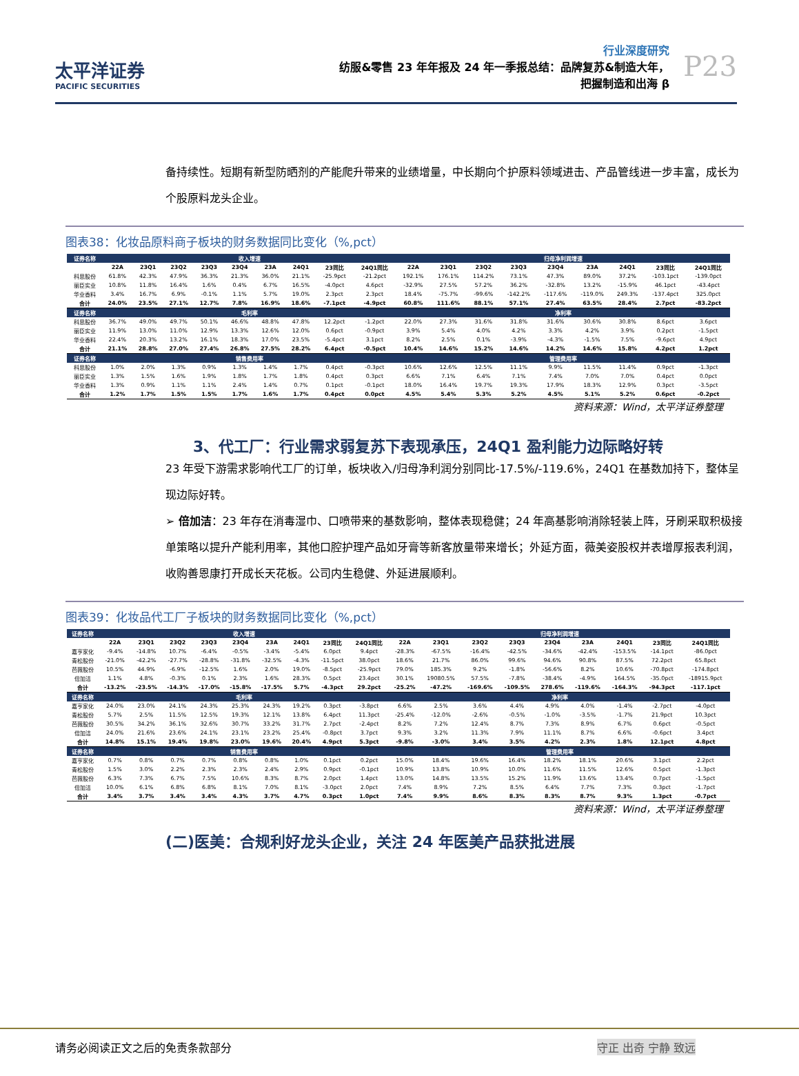太平洋证券
PACIFIC SECURITIES
行业深度研究
纺服&零售 23 年年报及 24 年一季报总结：品牌复苏&制造大年，
把握制造和出海 β
P23
备持续性。短期有新型防晒剂的产能爬升带来的业绩增量，中长期向个护原料领域进击、产品管线进一步丰富，成长为个股原料龙头企业。
图表38：化妆品原料商子板块的财务数据同比变化（%,pct）
| 证券名称 | 收入增速 | | | | | | | | | 归母净利润增速 | | | | | | | | |
| --- | --- | --- | --- | --- | --- | --- | --- | --- | --- | --- | --- | --- | --- | --- | --- | --- | --- | --- |
| | 22A | 23Q1 | 23Q2 | 23Q3 | 23Q4 | 23A | 24Q1 | 23同比 | 24Q1同比 | 22A | 23Q1 | 23Q2 | 23Q3 | 23Q4 | 23A | 24Q1 | 23同比 | 24Q1同比 |
| 科思股份 | 61.8% | 42.3% | 47.9% | 36.3% | 21.3% | 36.0% | 21.1% | -25.9pct | -21.2pct | 192.1% | 176.1% | 114.2% | 73.1% | 47.3% | 89.0% | 37.2% | -103.1pct | -139.0pct |
| 丽臣实业 | 10.8% | 11.8% | 16.4% | 1.6% | 0.4% | 6.7% | 16.5% | -4.0pct | 4.6pct | -32.9% | 27.5% | 57.2% | 36.2% | -32.8% | 13.2% | -15.9% | 46.1pct | -43.4pct |
| 华业香料 | 3.4% | 16.7% | 6.9% | -0.1% | 1.1% | 5.7% | 19.0% | 2.3pct | 2.3pct | 18.4% | -75.7% | -99.6% | -142.2% | -117.6% | -119.0% | 249.3% | -137.4pct | 325.0pct |
| 合计 | 24.0% | 23.5% | 27.1% | 12.7% | 7.8% | 16.9% | 18.6% | -7.1pct | -4.9pct | 60.8% | 111.6% | 88.1% | 57.1% | 27.4% | 63.5% | 28.4% | 2.7pct | -83.2pct |
| 证券名称 | 毛利率 | | | | | | | | | 净利率 | | | | | | | | |
| 科思股份 | 36.7% | 49.0% | 49.7% | 50.1% | 46.6% | 48.8% | 47.8% | 12.2pct | -1.2pct | 22.0% | 27.3% | 31.6% | 31.8% | 31.6% | 30.6% | 30.8% | 8.6pct | 3.6pct |
| 丽臣实业 | 11.9% | 13.0% | 11.0% | 12.9% | 13.3% | 12.6% | 12.0% | 0.6pct | -0.9pct | 3.9% | 5.4% | 4.0% | 4.2% | 3.3% | 4.2% | 3.9% | 0.2pct | -1.5pct |
| 华业香料 | 22.4% | 20.3% | 13.2% | 16.1% | 18.3% | 17.0% | 23.5% | -5.4pct | 3.1pct | 8.2% | 2.5% | 0.1% | -3.9% | -4.3% | -1.5% | 7.5% | -9.6pct | 4.9pct |
| 合计 | 21.1% | 28.8% | 27.0% | 27.4% | 26.8% | 27.5% | 28.2% | 6.4pct | -0.5pct | 10.4% | 14.6% | 15.2% | 14.6% | 14.2% | 14.6% | 15.8% | 4.2pct | 1.2pct |
| 证券名称 | 销售费用率 | | | | | | | | | 管理费用率 | | | | | | | | |
| 科思股份 | 1.0% | 2.0% | 1.3% | 0.9% | 1.3% | 1.4% | 1.7% | 0.4pct | -0.3pct | 10.6% | 12.6% | 12.5% | 11.1% | 9.9% | 11.5% | 11.4% | 0.9pct | -1.3pct |
| 丽臣实业 | 1.3% | 1.5% | 1.6% | 1.9% | 1.8% | 1.7% | 1.8% | 0.4pct | 0.3pct | 6.6% | 7.1% | 6.4% | 7.1% | 7.4% | 7.0% | 7.0% | 0.4pct | 0.0pct |
| 华业香料 | 1.3% | 0.9% | 1.1% | 1.1% | 2.4% | 1.4% | 0.7% | 0.1pct | -0.1pct | 18.0% | 16.4% | 19.7% | 19.3% | 17.9% | 18.3% | 12.9% | 0.3pct | -3.5pct |
| 合计 | 1.2% | 1.7% | 1.5% | 1.5% | 1.7% | 1.6% | 1.7% | 0.4pct | 0.0pct | 4.5% | 5.4% | 5.3% | 5.2% | 4.5% | 5.1% | 5.2% | 0.6pct | -0.2pct |
资料来源：Wind，太平洋证券整理
3、代工厂：行业需求弱复苏下表现承压，24Q1 盈利能力边际略好转
23 年受下游需求影响代工厂的订单，板块收入/归母净利润分别同比-17.5%/-119.6%，24Q1 在基数加持下，整体呈现边际好转。
➢ 倍加洁：23 年存在消毒湿巾、口喷带来的基数影响，整体表现稳健；24 年高基影响消除轻装上阵，牙刷采取积极接单策略以提升产能利用率，其他口腔护理产品如牙膏等新客放量带来增长；外延方面，薇美姿股权并表增厚报表利润，收购善恩康打开成长天花板。公司内生稳健、外延进展顺利。
图表39：化妆品代工厂子板块的财务数据同比变化（%,pct）
| 证券名称 | 收入增速 | | | | | | | | | 归母净利润增速 | | | | | | | | |
| --- | --- | --- | --- | --- | --- | --- | --- | --- | --- | --- | --- | --- | --- | --- | --- | --- | --- | --- |
| | 22A | 23Q1 | 23Q2 | 23Q3 | 23Q4 | 23A | 24Q1 | 23同比 | 24Q1同比 | 22A | 23Q1 | 23Q2 | 23Q3 | 23Q4 | 23A | 24Q1 | 23同比 | 24Q1同比 |
| 嘉亨家化 | -9.4% | -14.8% | 10.7% | -6.4% | -0.5% | -3.4% | -5.4% | 6.0pct | 9.4pct | -28.3% | -67.5% | -16.4% | -42.5% | -34.6% | -42.4% | -153.5% | -14.1pct | -86.0pct |
| 青松股份 | -21.0% | -42.2% | -27.7% | -28.8% | -31.8% | -32.5% | -4.3% | -11.5pct | 38.0pct | 18.6% | 21.7% | 86.0% | 99.6% | 94.6% | 90.8% | 87.5% | 72.2pct | 65.8pct |
| 芭薇股份 | 10.5% | 44.9% | -6.9% | -12.5% | 1.6% | 2.0% | 19.0% | -8.5pct | -25.9pct | 79.0% | 185.3% | 9.2% | -1.8% | -56.6% | 8.2% | 10.6% | -70.8pct | -174.8pct |
| 倍加洁 | 1.1% | 4.8% | -0.3% | 0.1% | 2.3% | 1.6% | 28.3% | 0.5pct | 23.4pct | 30.1% | 19080.5% | 57.5% | -7.8% | -38.4% | -4.9% | 164.5% | -35.0pct | -18915.9pct |
| 合计 | -13.2% | -23.5% | -14.3% | -17.0% | -15.8% | -17.5% | 5.7% | -4.3pct | 29.2pct | -25.2% | -47.2% | -169.6% | -109.5% | 278.6% | -119.6% | -164.3% | -94.3pct | -117.1pct |
| 证券名称 | 毛利率 | | | | | | | | | 净利率 | | | | | | | | |
| 嘉亨家化 | 24.0% | 23.0% | 24.1% | 24.3% | 25.3% | 24.3% | 19.2% | 0.3pct | -3.8pct | 6.6% | 2.5% | 3.6% | 4.4% | 4.9% | 4.0% | -1.4% | -2.7pct | -4.0pct |
| 青松股份 | 5.7% | 2.5% | 11.5% | 12.5% | 19.3% | 12.1% | 13.8% | 6.4pct | 11.3pct | -25.4% | -12.0% | -2.6% | -0.5% | -1.0% | -3.5% | -1.7% | 21.9pct | 10.3pct |
| 芭薇股份 | 30.5% | 34.2% | 36.1% | 32.6% | 30.7% | 33.2% | 31.7% | 2.7pct | -2.4pct | 8.2% | 7.2% | 12.4% | 8.7% | 7.3% | 8.9% | 6.7% | 0.6pct | -0.5pct |
| 倍加洁 | 24.0% | 21.6% | 23.6% | 24.1% | 23.1% | 23.2% | 25.4% | -0.8pct | 3.7pct | 9.3% | 3.2% | 11.3% | 7.9% | 11.1% | 8.7% | 6.6% | -0.6pct | 3.4pct |
| 合计 | 14.8% | 15.1% | 19.4% | 19.8% | 23.0% | 19.6% | 20.4% | 4.9pct | 5.3pct | -9.8% | -3.0% | 3.4% | 3.5% | 4.2% | 2.3% | 1.8% | 12.1pct | 4.8pct |
| 证券名称 | 销售费用率 | | | | | | | | | 管理费用率 | | | | | | | | |
| 嘉亨家化 | 0.7% | 0.8% | 0.7% | 0.7% | 0.8% | 0.8% | 1.0% | 0.1pct | 0.2pct | 15.0% | 18.4% | 19.6% | 16.4% | 18.2% | 18.1% | 20.6% | 3.1pct | 2.2pct |
| 青松股份 | 1.5% | 3.0% | 2.2% | 2.3% | 2.3% | 2.4% | 2.9% | 0.9pct | -0.1pct | 10.9% | 13.8% | 10.9% | 10.0% | 11.6% | 11.5% | 12.6% | 0.5pct | -1.3pct |
| 芭薇股份 | 6.3% | 7.3% | 6.7% | 7.5% | 10.6% | 8.3% | 8.7% | 2.0pct | 1.4pct | 13.0% | 14.8% | 13.5% | 15.2% | 11.9% | 13.6% | 13.4% | 0.7pct | -1.5pct |
| 倍加洁 | 10.0% | 6.1% | 6.8% | 6.8% | 8.1% | 7.0% | 8.1% | -3.0pct | 2.0pct | 7.4% | 8.9% | 7.2% | 8.5% | 6.4% | 7.7% | 7.3% | 0.3pct | -1.7pct |
| 合计 | 3.4% | 3.7% | 3.4% | 3.4% | 4.3% | 3.7% | 4.7% | 0.3pct | 1.0pct | 7.4% | 9.9% | 8.6% | 8.3% | 8.3% | 8.7% | 9.3% | 1.3pct | -0.7pct |
资料来源：Wind，太平洋证券整理
(二)医美：合规利好龙头企业，关注 24 年医美产品获批进展
请务必阅读正文之后的免责条款部分 守正 出奇 宁静 致远